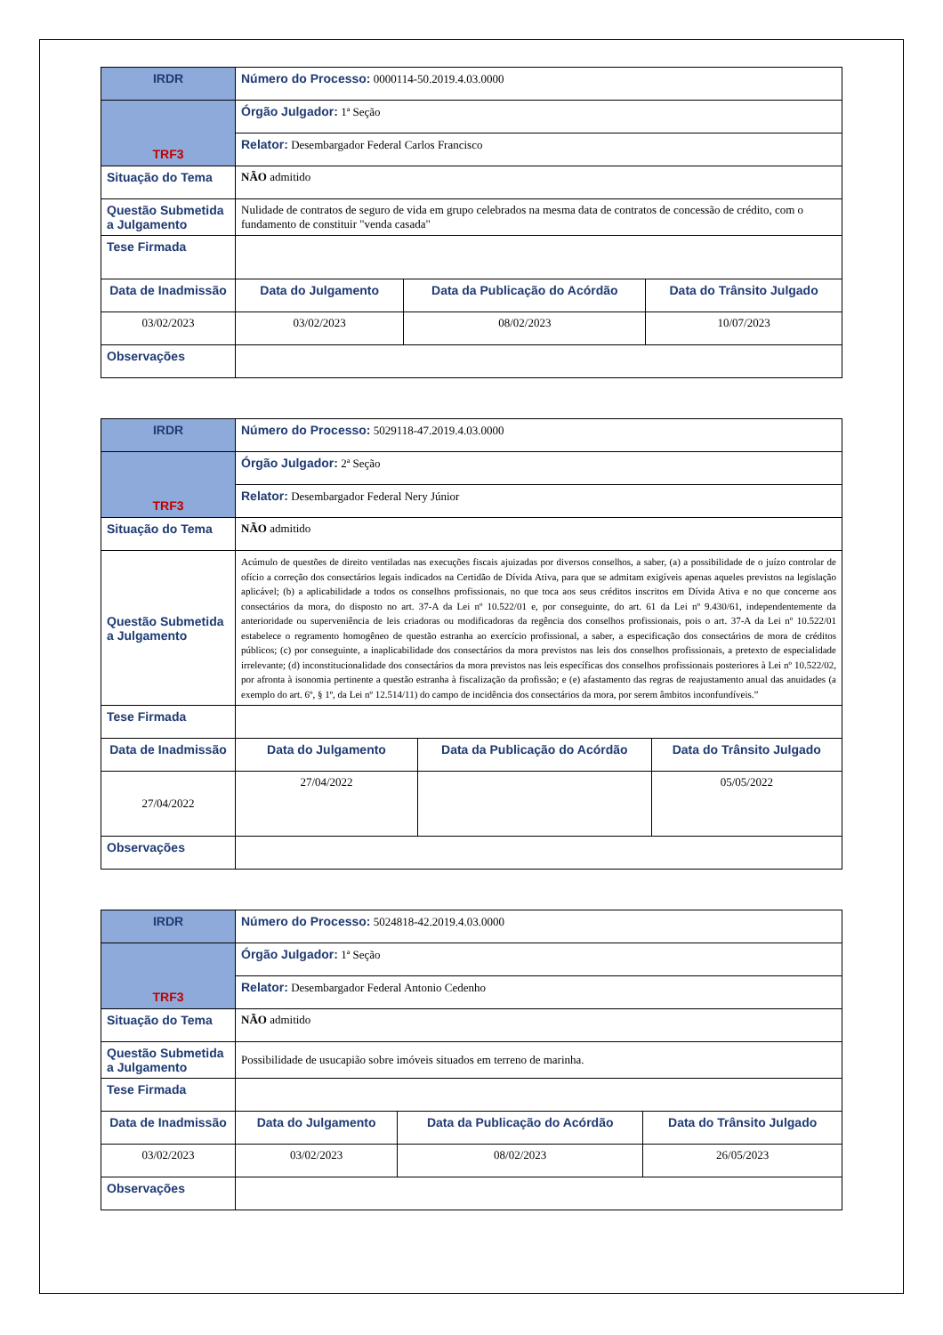| IRDR | Número do Processo: 0000114-50.2019.4.03.0000 | | |
| TRF3 | Órgão Julgador: 1ª Seção | | |
| | Relator: Desembargador Federal Carlos Francisco | | |
| Situação do Tema | NÃO admitido | | |
| Questão Submetida a Julgamento | Nulidade de contratos de seguro de vida em grupo celebrados na mesma data de contratos de concessão de crédito, com o fundamento de constituir "venda casada" | | |
| Tese Firmada | | | |
| Data de Inadmissão | Data do Julgamento | Data da Publicação do Acórdão | Data do Trânsito Julgado |
| 03/02/2023 | 03/02/2023 | 08/02/2023 | 10/07/2023 |
| Observações | | | |
| IRDR | Número do Processo: 5029118-47.2019.4.03.0000 | | |
| TRF3 | Órgão Julgador: 2ª Seção | | |
| | Relator: Desembargador Federal Nery Júnior | | |
| Situação do Tema | NÃO admitido | | |
| Questão Submetida a Julgamento | Acúmulo de questões de direito ventiladas nas execuções fiscais ajuizadas por diversos conselhos, a saber, (a) a possibilidade de o juízo controlar de ofício a correção dos consectários legais indicados na Certidão de Dívida Ativa, para que se admitam exigíveis apenas aqueles previstos na legislação aplicável; (b) a aplicabilidade a todos os conselhos profissionais, no que toca aos seus créditos inscritos em Dívida Ativa e no que concerne aos consectários da mora, do disposto no art. 37-A da Lei nº 10.522/01 e, por conseguinte, do art. 61 da Lei nº 9.430/61, independentemente da anterioridade ou superveniência de leis criadoras ou modificadoras da regência dos conselhos profissionais, pois o art. 37-A da Lei nº 10.522/01 estabelece o regramento homogêneo de questão estranha ao exercício profissional, a saber, a especificação dos consectários de mora de créditos públicos; (c) por conseguinte, a inaplicabilidade dos consectários da mora previstos nas leis dos conselhos profissionais, a pretexto de especialidade irrelevante; (d) inconstitucionalidade dos consectários da mora previstos nas leis específicas dos conselhos profissionais posteriores à Lei nº 10.522/02, por afronta à isonomia pertinente a questão estranha à fiscalização da profissão; e (e) afastamento das regras de reajustamento anual das anuidades (a exemplo do art. 6º, § 1º, da Lei nº 12.514/11) do campo de incidência dos consectários da mora, por serem âmbitos inconfundíveis.” | | |
| Tese Firmada | | | |
| Data de Inadmissão | Data do Julgamento | Data da Publicação do Acórdão | Data do Trânsito Julgado |
| 27/04/2022 | 27/04/2022 | | 05/05/2022 |
| Observações | | | |
| IRDR | Número do Processo: 5024818-42.2019.4.03.0000 | | |
| TRF3 | Órgão Julgador: 1ª Seção | | |
| | Relator: Desembargador Federal Antonio Cedenho | | |
| Situação do Tema | NÃO admitido | | |
| Questão Submetida a Julgamento | Possibilidade de usucapião sobre imóveis situados em terreno de marinha. | | |
| Tese Firmada | | | |
| Data de Inadmissão | Data do Julgamento | Data da Publicação do Acórdão | Data do Trânsito Julgado |
| 03/02/2023 | 03/02/2023 | 08/02/2023 | 26/05/2023 |
| Observações | | | |